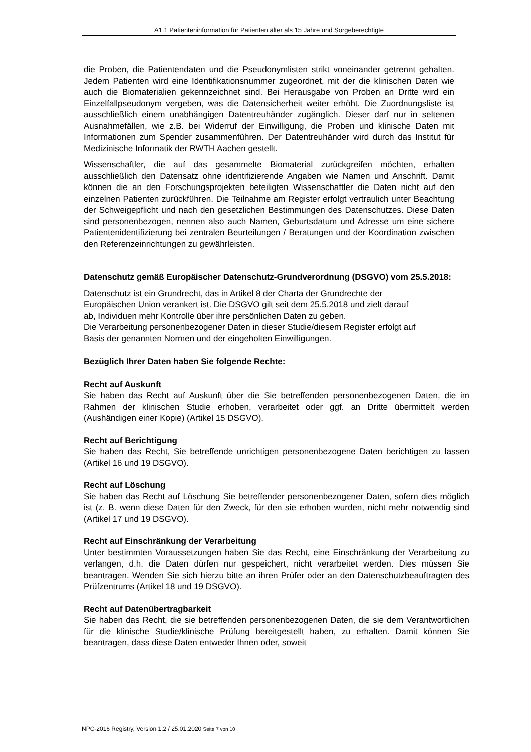A1.1 Patienteninformation für Patienten älter als 15 Jahre und Sorgeberechtigte
die Proben, die Patientendaten und die Pseudonymlisten strikt voneinander getrennt gehalten. Jedem Patienten wird eine Identifikationsnummer zugeordnet, mit der die klinischen Daten wie auch die Biomaterialien gekennzeichnet sind. Bei Herausgabe von Proben an Dritte wird ein Einzelfallpseudonym vergeben, was die Datensicherheit weiter erhöht. Die Zuordnungsliste ist ausschließlich einem unabhängigen Datentreuhänder zugänglich. Dieser darf nur in seltenen Ausnahmefällen, wie z.B. bei Widerruf der Einwilligung, die Proben und klinische Daten mit Informationen zum Spender zusammenführen. Der Datentreuhänder wird durch das Institut für Medizinische Informatik der RWTH Aachen gestellt.
Wissenschaftler, die auf das gesammelte Biomaterial zurückgreifen möchten, erhalten ausschließlich den Datensatz ohne identifizierende Angaben wie Namen und Anschrift. Damit können die an den Forschungsprojekten beteiligten Wissenschaftler die Daten nicht auf den einzelnen Patienten zurückführen. Die Teilnahme am Register erfolgt vertraulich unter Beachtung der Schweigepflicht und nach den gesetzlichen Bestimmungen des Datenschutzes. Diese Daten sind personenbezogen, nennen also auch Namen, Geburtsdatum und Adresse um eine sichere Patientenidentifizierung bei zentralen Beurteilungen / Beratungen und der Koordination zwischen den Referenzeinrichtungen zu gewährleisten.
Datenschutz gemäß Europäischer Datenschutz-Grundverordnung (DSGVO) vom 25.5.2018:
Datenschutz ist ein Grundrecht, das in Artikel 8 der Charta der Grundrechte der
Europäischen Union verankert ist. Die DSGVO gilt seit dem 25.5.2018 und zielt darauf
ab, Individuen mehr Kontrolle über ihre persönlichen Daten zu geben.
Die Verarbeitung personenbezogener Daten in dieser Studie/diesem Register erfolgt auf
Basis der genannten Normen und der eingeholten Einwilligungen.
Bezüglich Ihrer Daten haben Sie folgende Rechte:
Recht auf Auskunft
Sie haben das Recht auf Auskunft über die Sie betreffenden personenbezogenen Daten, die im Rahmen der klinischen Studie erhoben, verarbeitet oder ggf. an Dritte übermittelt werden (Aushändigen einer Kopie) (Artikel 15 DSGVO).
Recht auf Berichtigung
Sie haben das Recht, Sie betreffende unrichtigen personenbezogene Daten berichtigen zu lassen (Artikel 16 und 19 DSGVO).
Recht auf Löschung
Sie haben das Recht auf Löschung Sie betreffender personenbezogener Daten, sofern dies möglich ist (z. B. wenn diese Daten für den Zweck, für den sie erhoben wurden, nicht mehr notwendig sind (Artikel 17 und 19 DSGVO).
Recht auf Einschränkung der Verarbeitung
Unter bestimmten Voraussetzungen haben Sie das Recht, eine Einschränkung der Verarbeitung zu verlangen, d.h. die Daten dürfen nur gespeichert, nicht verarbeitet werden. Dies müssen Sie beantragen. Wenden Sie sich hierzu bitte an ihren Prüfer oder an den Datenschutzbeauftragten des Prüfzentrums (Artikel 18 und 19 DSGVO).
Recht auf Datenübertragbarkeit
Sie haben das Recht, die sie betreffenden personenbezogenen Daten, die sie dem Verantwortlichen für die klinische Studie/klinische Prüfung bereitgestellt haben, zu erhalten. Damit können Sie beantragen, dass diese Daten entweder Ihnen oder, soweit
NPC-2016 Registry, Version 1.2 / 25.01.2020 Seite 7 von 10